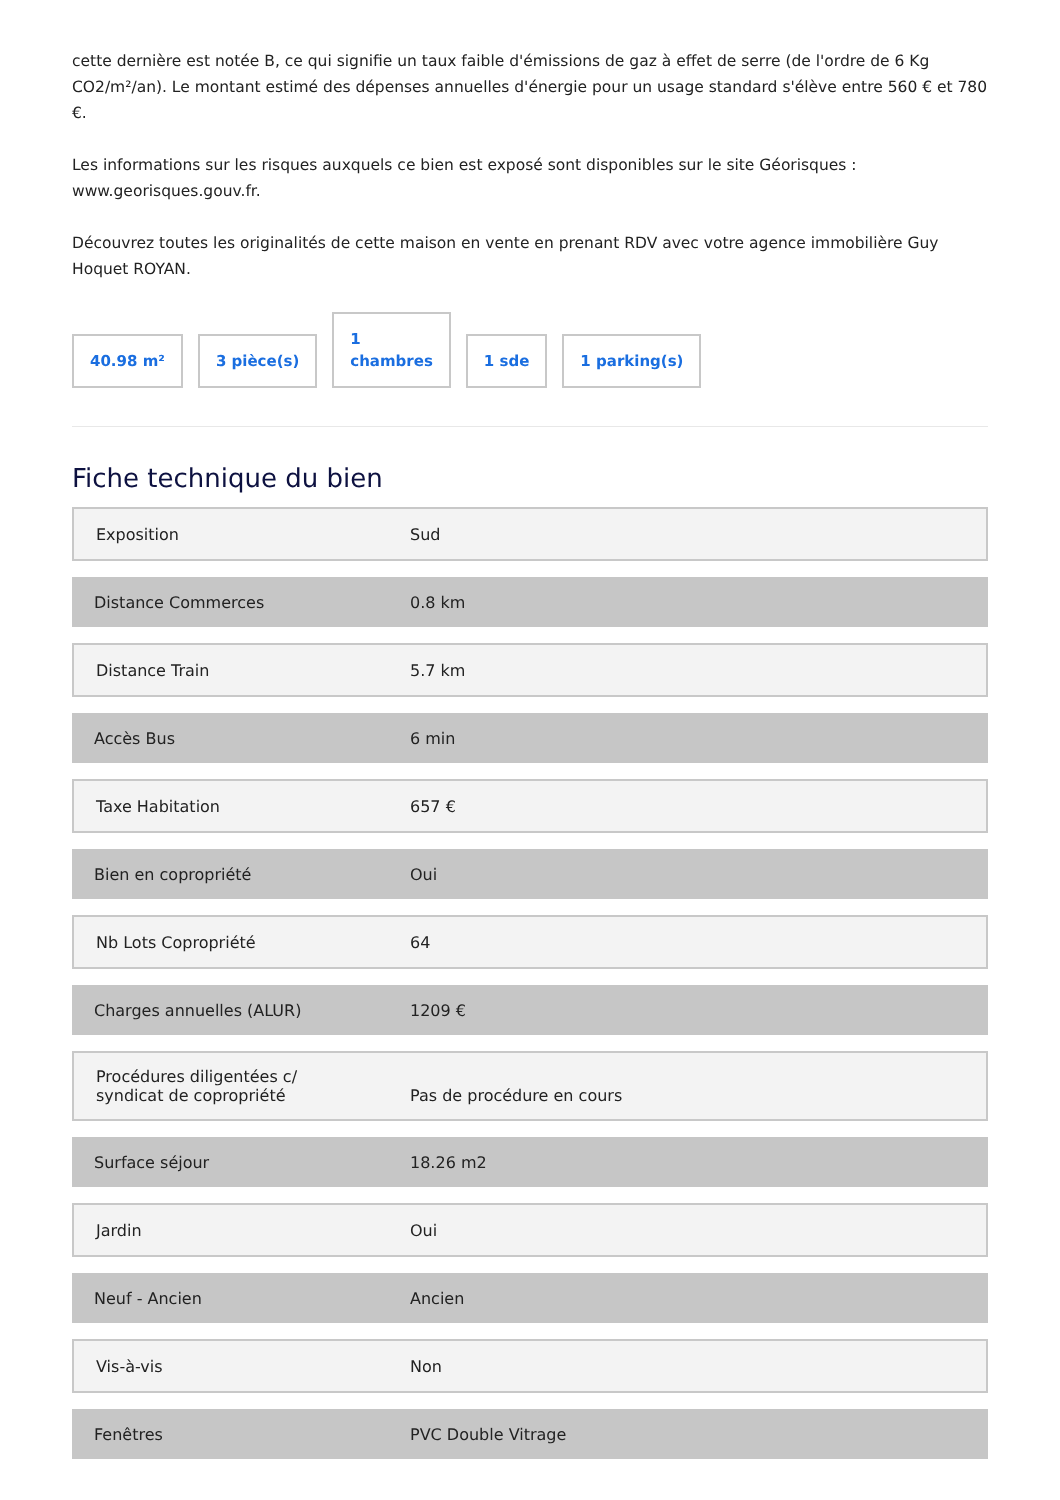cette dernière est notée B, ce qui signifie un taux faible d'émissions de gaz à effet de serre (de l'ordre de 6 Kg CO2/m²/an). Le montant estimé des dépenses annuelles d'énergie pour un usage standard s'élève entre 560 € et 780 €.
Les informations sur les risques auxquels ce bien est exposé sont disponibles sur le site Géorisques : www.georisques.gouv.fr.
Découvrez toutes les originalités de cette maison en vente en prenant RDV avec votre agence immobilière Guy Hoquet ROYAN.
40.98 m²
3 pièce(s)
1
chambres
1 sde
1 parking(s)
Fiche technique du bien
| Exposition | Sud |
| Distance Commerces | 0.8 km |
| Distance Train | 5.7 km |
| Accès Bus | 6 min |
| Taxe Habitation | 657 € |
| Bien en copropriété | Oui |
| Nb Lots Copropriété | 64 |
| Charges annuelles (ALUR) | 1209 € |
| Procédures diligentées c/ syndicat de copropriété | Pas de procédure en cours |
| Surface séjour | 18.26 m2 |
| Jardin | Oui |
| Neuf - Ancien | Ancien |
| Vis-à-vis | Non |
| Fenêtres | PVC Double Vitrage |